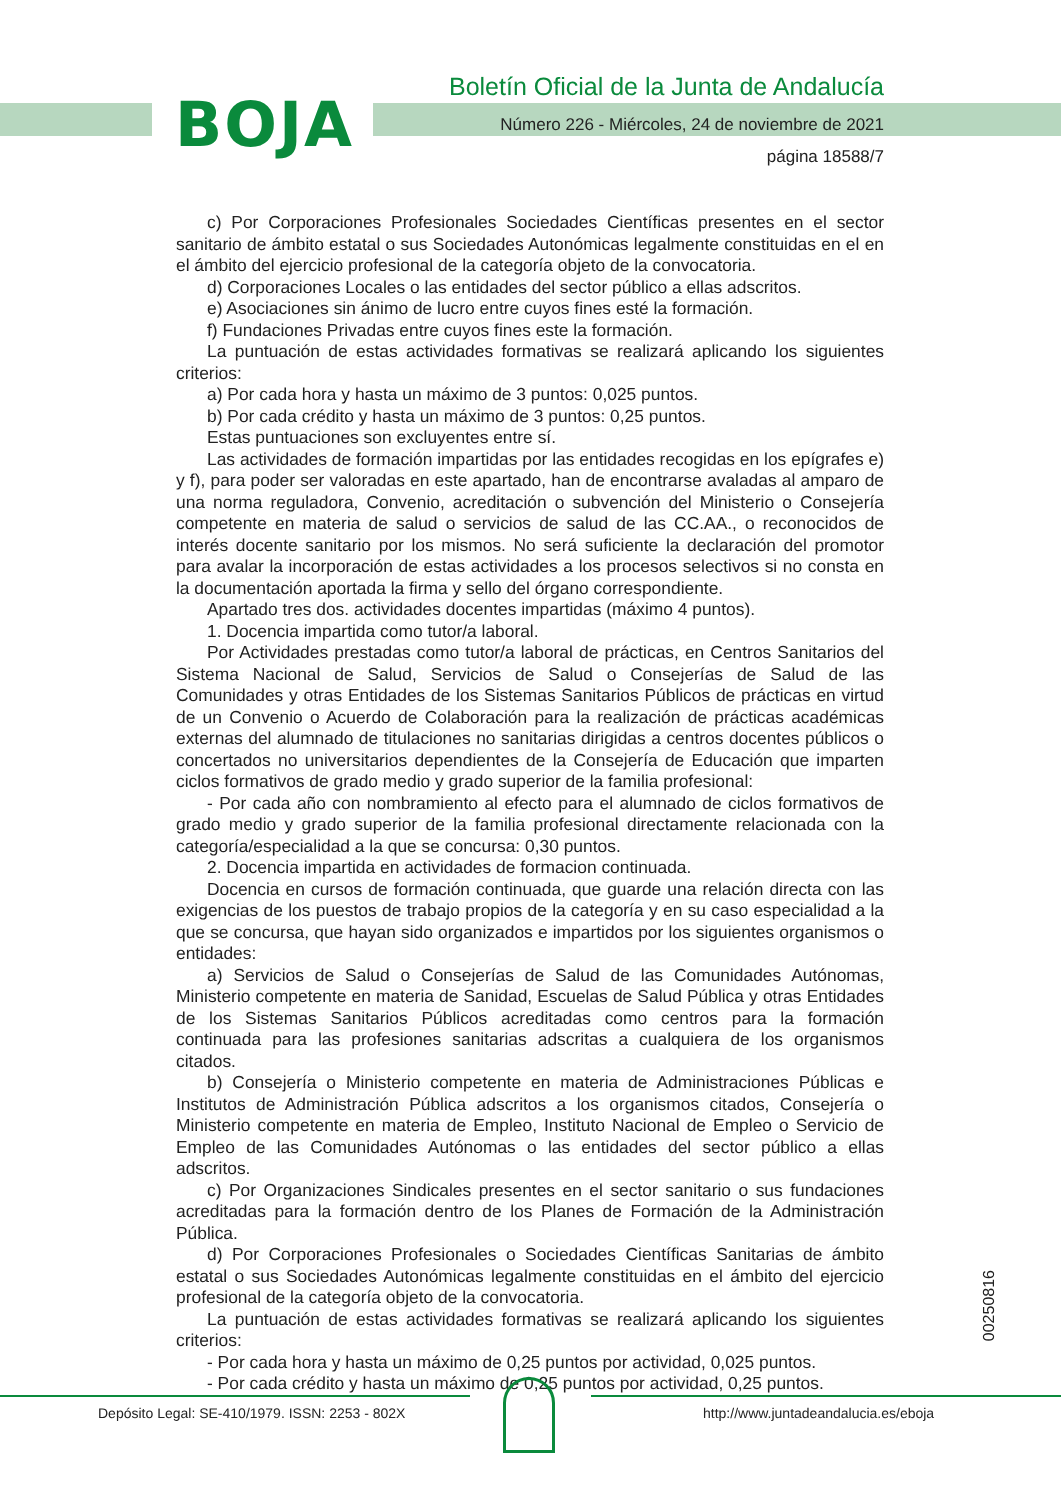BOJA
Boletín Oficial de la Junta de Andalucía
Número 226 - Miércoles, 24 de noviembre de 2021
página 18588/7
c) Por Corporaciones Profesionales Sociedades Científicas presentes en el sector sanitario de ámbito estatal o sus Sociedades Autonómicas legalmente constituidas en el en el ámbito del ejercicio profesional de la categoría objeto de la convocatoria.
d) Corporaciones Locales o las entidades del sector público a ellas adscritos.
e) Asociaciones sin ánimo de lucro entre cuyos fines esté la formación.
f) Fundaciones Privadas entre cuyos fines este la formación.
La puntuación de estas actividades formativas se realizará aplicando los siguientes criterios:
a) Por cada hora y hasta un máximo de 3 puntos: 0,025 puntos.
b) Por cada crédito y hasta un máximo de 3 puntos: 0,25 puntos.
Estas puntuaciones son excluyentes entre sí.
Las actividades de formación impartidas por las entidades recogidas en los epígrafes e) y f), para poder ser valoradas en este apartado, han de encontrarse avaladas al amparo de una norma reguladora, Convenio, acreditación o subvención del Ministerio o Consejería competente en materia de salud o servicios de salud de las CC.AA., o reconocidos de interés docente sanitario por los mismos. No será suficiente la declaración del promotor para avalar la incorporación de estas actividades a los procesos selectivos si no consta en la documentación aportada la firma y sello del órgano correspondiente.
Apartado tres dos. actividades docentes impartidas (máximo 4 puntos).
1. Docencia impartida como tutor/a laboral.
Por Actividades prestadas como tutor/a laboral de prácticas, en Centros Sanitarios del Sistema Nacional de Salud, Servicios de Salud o Consejerías de Salud de las Comunidades y otras Entidades de los Sistemas Sanitarios Públicos de prácticas en virtud de un Convenio o Acuerdo de Colaboración para la realización de prácticas académicas externas del alumnado de titulaciones no sanitarias dirigidas a centros docentes públicos o concertados no universitarios dependientes de la Consejería de Educación que imparten ciclos formativos de grado medio y grado superior de la familia profesional:
- Por cada año con nombramiento al efecto para el alumnado de ciclos formativos de grado medio y grado superior de la familia profesional directamente relacionada con la categoría/especialidad a la que se concursa: 0,30 puntos.
2. Docencia impartida en actividades de formacion continuada.
Docencia en cursos de formación continuada, que guarde una relación directa con las exigencias de los puestos de trabajo propios de la categoría y en su caso especialidad a la que se concursa, que hayan sido organizados e impartidos por los siguientes organismos o entidades:
a) Servicios de Salud o Consejerías de Salud de las Comunidades Autónomas, Ministerio competente en materia de Sanidad, Escuelas de Salud Pública y otras Entidades de los Sistemas Sanitarios Públicos acreditadas como centros para la formación continuada para las profesiones sanitarias adscritas a cualquiera de los organismos citados.
b) Consejería o Ministerio competente en materia de Administraciones Públicas e Institutos de Administración Pública adscritos a los organismos citados, Consejería o Ministerio competente en materia de Empleo, Instituto Nacional de Empleo o Servicio de Empleo de las Comunidades Autónomas o las entidades del sector público a ellas adscritos.
c) Por Organizaciones Sindicales presentes en el sector sanitario o sus fundaciones acreditadas para la formación dentro de los Planes de Formación de la Administración Pública.
d) Por Corporaciones Profesionales o Sociedades Científicas Sanitarias de ámbito estatal o sus Sociedades Autonómicas legalmente constituidas en el ámbito del ejercicio profesional de la categoría objeto de la convocatoria.
La puntuación de estas actividades formativas se realizará aplicando los siguientes criterios:
- Por cada hora y hasta un máximo de 0,25 puntos por actividad, 0,025 puntos.
- Por cada crédito y hasta un máximo de 0,25 puntos por actividad, 0,25 puntos.
00250816
Depósito Legal: SE-410/1979. ISSN: 2253 - 802X
http://www.juntadeandalucia.es/eboja